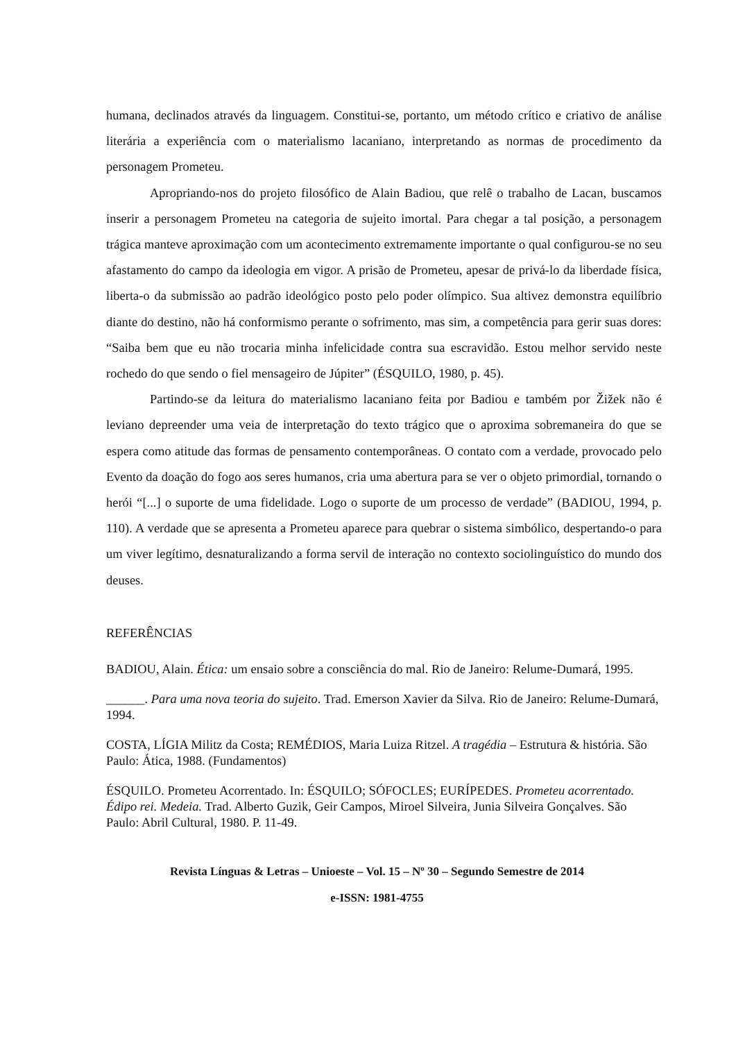humana, declinados através da linguagem. Constitui-se, portanto, um método crítico e criativo de análise literária a experiência com o materialismo lacaniano, interpretando as normas de procedimento da personagem Prometeu.
Apropriando-nos do projeto filosófico de Alain Badiou, que relê o trabalho de Lacan, buscamos inserir a personagem Prometeu na categoria de sujeito imortal. Para chegar a tal posição, a personagem trágica manteve aproximação com um acontecimento extremamente importante o qual configurou-se no seu afastamento do campo da ideologia em vigor. A prisão de Prometeu, apesar de privá-lo da liberdade física, liberta-o da submissão ao padrão ideológico posto pelo poder olímpico. Sua altivez demonstra equilíbrio diante do destino, não há conformismo perante o sofrimento, mas sim, a competência para gerir suas dores: “Saiba bem que eu não trocaria minha infelicidade contra sua escravidão. Estou melhor servido neste rochedo do que sendo o fiel mensageiro de Júpiter” (ÉSQUILO, 1980, p. 45).
Partindo-se da leitura do materialismo lacaniano feita por Badiou e também por Žižek não é leviano depreender uma veia de interpretação do texto trágico que o aproxima sobremaneira do que se espera como atitude das formas de pensamento contemporâneas. O contato com a verdade, provocado pelo Evento da doação do fogo aos seres humanos, cria uma abertura para se ver o objeto primordial, tornando o herói “[...] o suporte de uma fidelidade. Logo o suporte de um processo de verdade” (BADIOU, 1994, p. 110). A verdade que se apresenta a Prometeu aparece para quebrar o sistema simbólico, despertando-o para um viver legítimo, desnaturalizando a forma servil de interação no contexto sociolinguístico do mundo dos deuses.
REFERÊNCIAS
BADIOU, Alain. Ética: um ensaio sobre a consciência do mal. Rio de Janeiro: Relume-Dumará, 1995.
______. Para uma nova teoria do sujeito. Trad. Emerson Xavier da Silva. Rio de Janeiro: Relume-Dumará, 1994.
COSTA, LÍGIA Militz da Costa; REMÉDIOS, Maria Luiza Ritzel. A tragédia – Estrutura & história. São Paulo: Ática, 1988. (Fundamentos)
ÉSQUILO. Prometeu Acorrentado. In: ÉSQUILO; SÓFOCLES; EURÍPEDES. Prometeu acorrentado. Édipo rei. Medeia. Trad. Alberto Guzik, Geir Campos, Miroel Silveira, Junia Silveira Gonçalves. São Paulo: Abril Cultural, 1980. P. 11-49.
Revista Línguas & Letras – Unioeste – Vol. 15 – Nº 30 – Segundo Semestre de 2014
e-ISSN: 1981-4755